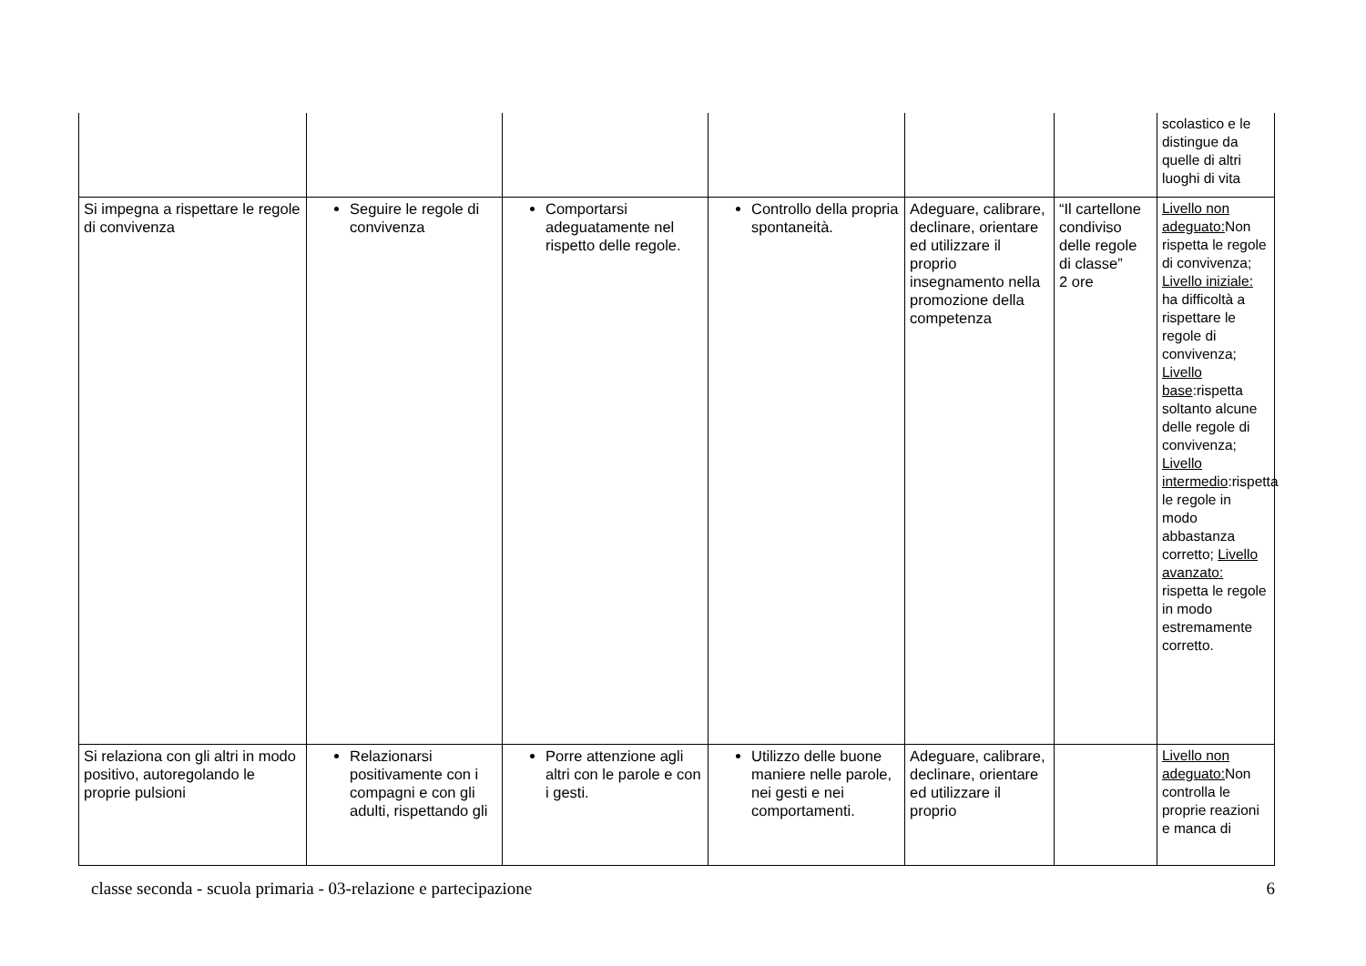| | | | | | | scolastico e le distingue da quelle di altri luoghi di vita |
| Si impegna a rispettare le regole di convivenza | Seguire le regole di convivenza | Comportarsi adeguatamente nel rispetto delle regole. | Controllo della propria spontaneità. | Adeguare, calibrare, declinare, orientare ed utilizzare il proprio insegnamento nella promozione della competenza | “Il cartellone condiviso delle regole di classe” 2 ore | Livello non adeguato: Non rispetta le regole di convivenza; Livello iniziale: ha difficoltà a rispettare le regole di convivenza; Livello base :rispetta soltanto alcune delle regole di convivenza; Livello intermedio :rispetta le regole in modo abbastanza corretto; Livello avanzato: rispetta le regole in modo estremamente corretto. |
| Si relaziona con gli altri in modo positivo, autoregolando le proprie pulsioni | Relazionarsi positivamente con i compagni e con gli adulti, rispettando gli | Porre attenzione agli altri con le parole e con i gesti. | Utilizzo delle buone maniere nelle parole, nei gesti e nei comportamenti. | Adeguare, calibrare, declinare, orientare ed utilizzare il proprio | | Livello non adeguato: Non controlla le proprie reazioni e manca di |
classe seconda - scuola primaria - 03-relazione e partecipazione 6